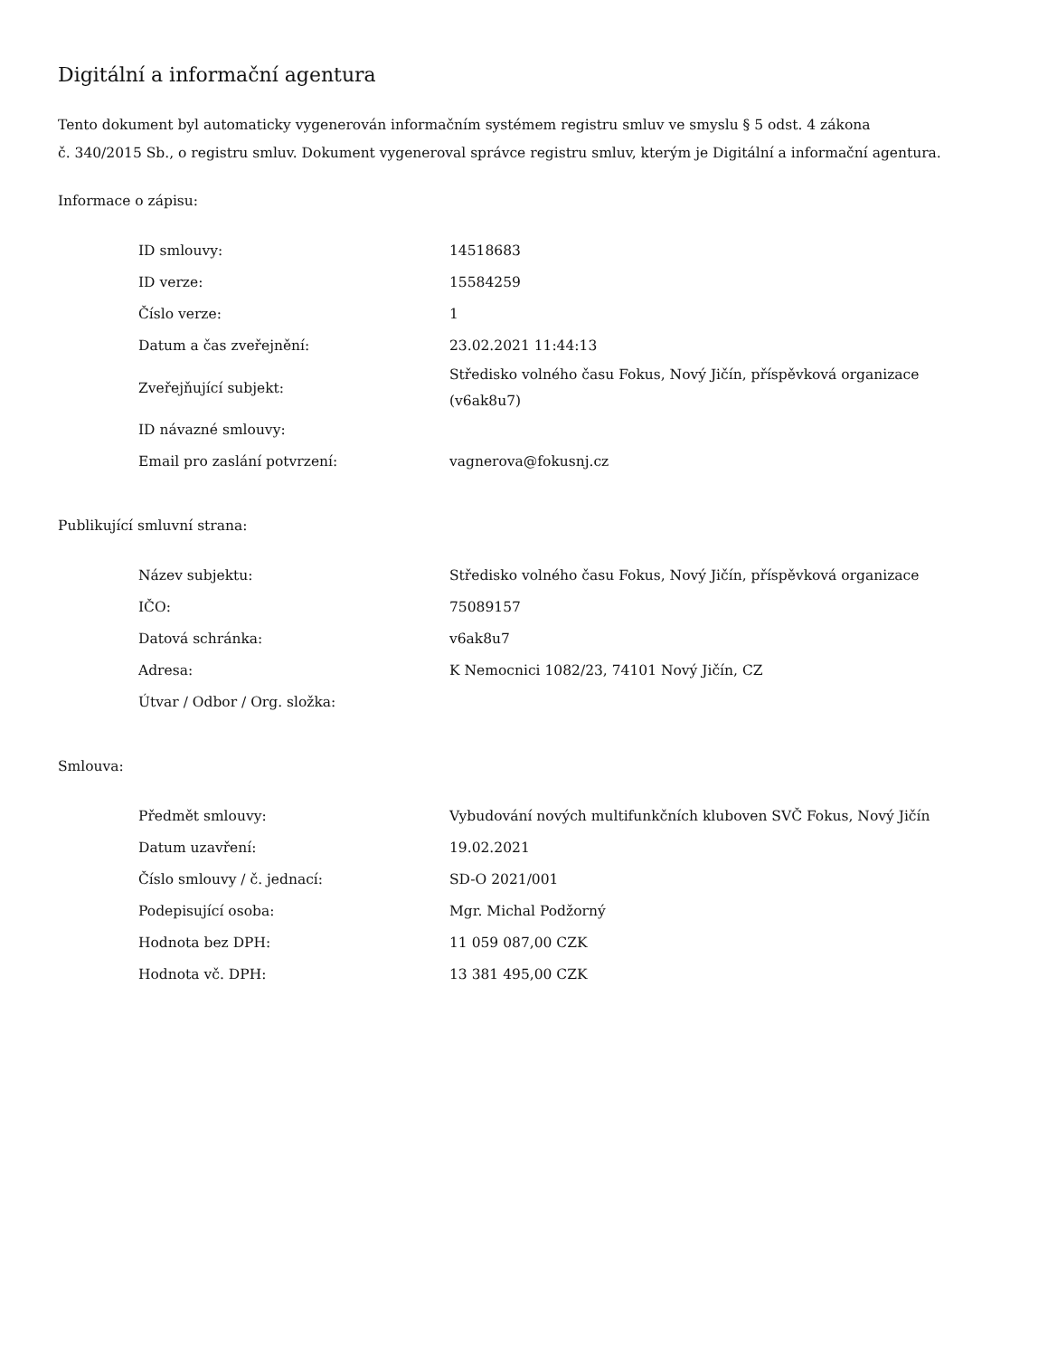Digitální a informační agentura
Tento dokument byl automaticky vygenerován informačním systémem registru smluv ve smyslu § 5 odst. 4 zákona
č. 340/2015 Sb., o registru smluv. Dokument vygeneroval správce registru smluv, kterým je Digitální a informační agentura.
Informace o zápisu:
| ID smlouvy: | 14518683 |
| ID verze: | 15584259 |
| Číslo verze: | 1 |
| Datum a čas zveřejnění: | 23.02.2021 11:44:13 |
| Zveřejňující subjekt: | Středisko volného času Fokus, Nový Jičín, příspěvková organizace (v6ak8u7) |
| ID návazné smlouvy: | |
| Email pro zaslání potvrzení: | vagnerova@fokusnj.cz |
Publikující smluvní strana:
| Název subjektu: | Středisko volného času Fokus, Nový Jičín, příspěvková organizace |
| IČO: | 75089157 |
| Datová schránka: | v6ak8u7 |
| Adresa: | K Nemocnici 1082/23, 74101 Nový Jičín, CZ |
| Útvar / Odbor / Org. složka: | |
Smlouva:
| Předmět smlouvy: | Vybudování nových multifunkčních kluboven SVČ Fokus, Nový Jičín |
| Datum uzavření: | 19.02.2021 |
| Číslo smlouvy / č. jednací: | SD-O 2021/001 |
| Podepisující osoba: | Mgr. Michal Podžorný |
| Hodnota bez DPH: | 11 059 087,00 CZK |
| Hodnota vč. DPH: | 13 381 495,00 CZK |